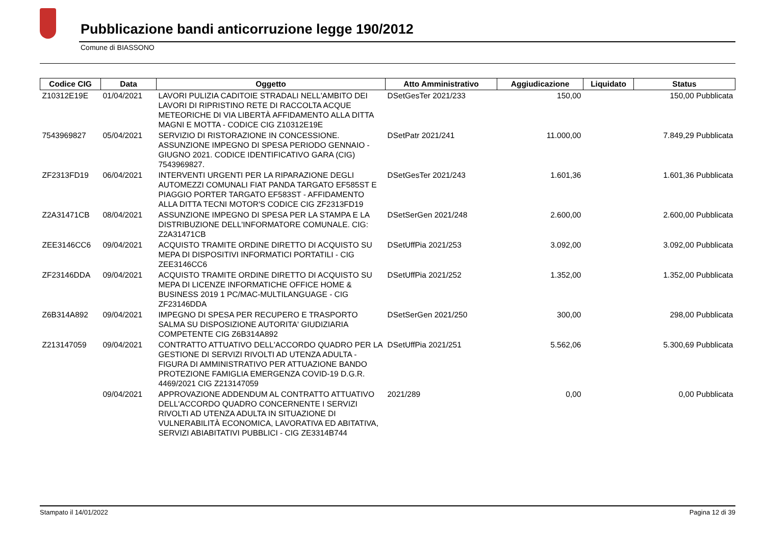Pubblicazione bandi anticorruzione legge 190/2012
Comune di BIASSONO
| Codice CIG | Data | Oggetto | Atto Amministrativo | Aggiudicazione | Liquidato | Status |
| --- | --- | --- | --- | --- | --- | --- |
| Z10312E19E | 01/04/2021 | LAVORI PULIZIA CADITOIE STRADALI NELL'AMBITO DEI LAVORI DI RIPRISTINO RETE DI RACCOLTA ACQUE METEORICHE DI VIA LIBERTÀ AFFIDAMENTO ALLA DITTA MAGNI E MOTTA - CODICE CIG Z10312E19E | DSetGesTer 2021/233 | 150,00 | 150,00 Pubblicata | |
| 7543969827 | 05/04/2021 | SERVIZIO DI RISTORAZIONE IN CONCESSIONE. ASSUNZIONE IMPEGNO DI SPESA PERIODO GENNAIO - GIUGNO 2021. CODICE IDENTIFICATIVO GARA (CIG) 7543969827. | DSetPatr 2021/241 | 11.000,00 | 7.849,29 Pubblicata | |
| ZF2313FD19 | 06/04/2021 | INTERVENTI URGENTI PER LA RIPARAZIONE DEGLI AUTOMEZZI COMUNALI FIAT PANDA TARGATO EF585ST E PIAGGIO PORTER TARGATO EF583ST - AFFIDAMENTO ALLA DITTA TECNI MOTOR'S CODICE CIG ZF2313FD19 | DSetGesTer 2021/243 | 1.601,36 | 1.601,36 Pubblicata | |
| Z2A31471CB | 08/04/2021 | ASSUNZIONE IMPEGNO DI SPESA PER LA STAMPA E LA DISTRIBUZIONE DELL'INFORMATORE COMUNALE. CIG: Z2A31471CB | DSetSerGen 2021/248 | 2.600,00 | 2.600,00 Pubblicata | |
| ZEE3146CC6 | 09/04/2021 | ACQUISTO TRAMITE ORDINE DIRETTO DI ACQUISTO SU MEPA DI DISPOSITIVI INFORMATICI PORTATILI - CIG ZEE3146CC6 | DSetUffPia 2021/253 | 3.092,00 | 3.092,00 Pubblicata | |
| ZF23146DDA | 09/04/2021 | ACQUISTO TRAMITE ORDINE DIRETTO DI ACQUISTO SU MEPA DI LICENZE INFORMATICHE OFFICE HOME & BUSINESS 2019 1 PC/MAC-MULTILANGUAGE - CIG ZF23146DDA | DSetUffPia 2021/252 | 1.352,00 | 1.352,00 Pubblicata | |
| Z6B314A892 | 09/04/2021 | IMPEGNO DI SPESA PER RECUPERO E TRASPORTO SALMA SU DISPOSIZIONE AUTORITA' GIUDIZIARIA COMPETENTE CIG Z6B314A892 | DSetSerGen 2021/250 | 300,00 | 298,00 Pubblicata | |
| Z213147059 | 09/04/2021 | CONTRATTO ATTUATIVO DELL'ACCORDO QUADRO PER LA GESTIONE DI SERVIZI RIVOLTI AD UTENZA ADULTA - FIGURA DI AMMINISTRATIVO PER ATTUAZIONE BANDO PROTEZIONE FAMIGLIA EMERGENZA COVID-19 D.G.R. 4469/2021 CIG Z213147059 | DSetUffPia 2021/251 | 5.562,06 | 5.300,69 Pubblicata | |
| | 09/04/2021 | APPROVAZIONE ADDENDUM AL CONTRATTO ATTUATIVO DELL'ACCORDO QUADRO CONCERNENTE I SERVIZI RIVOLTI AD UTENZA ADULTA IN SITUAZIONE DI VULNERABILITÀ ECONOMICA, LAVORATIVA ED ABITATIVA, SERVIZI ABIABITATIVI PUBBLICI - CIG ZE3314B744 | 2021/289 | 0,00 | 0,00 Pubblicata | |
Stampato il 14/01/2022 Pagina 12 di 39